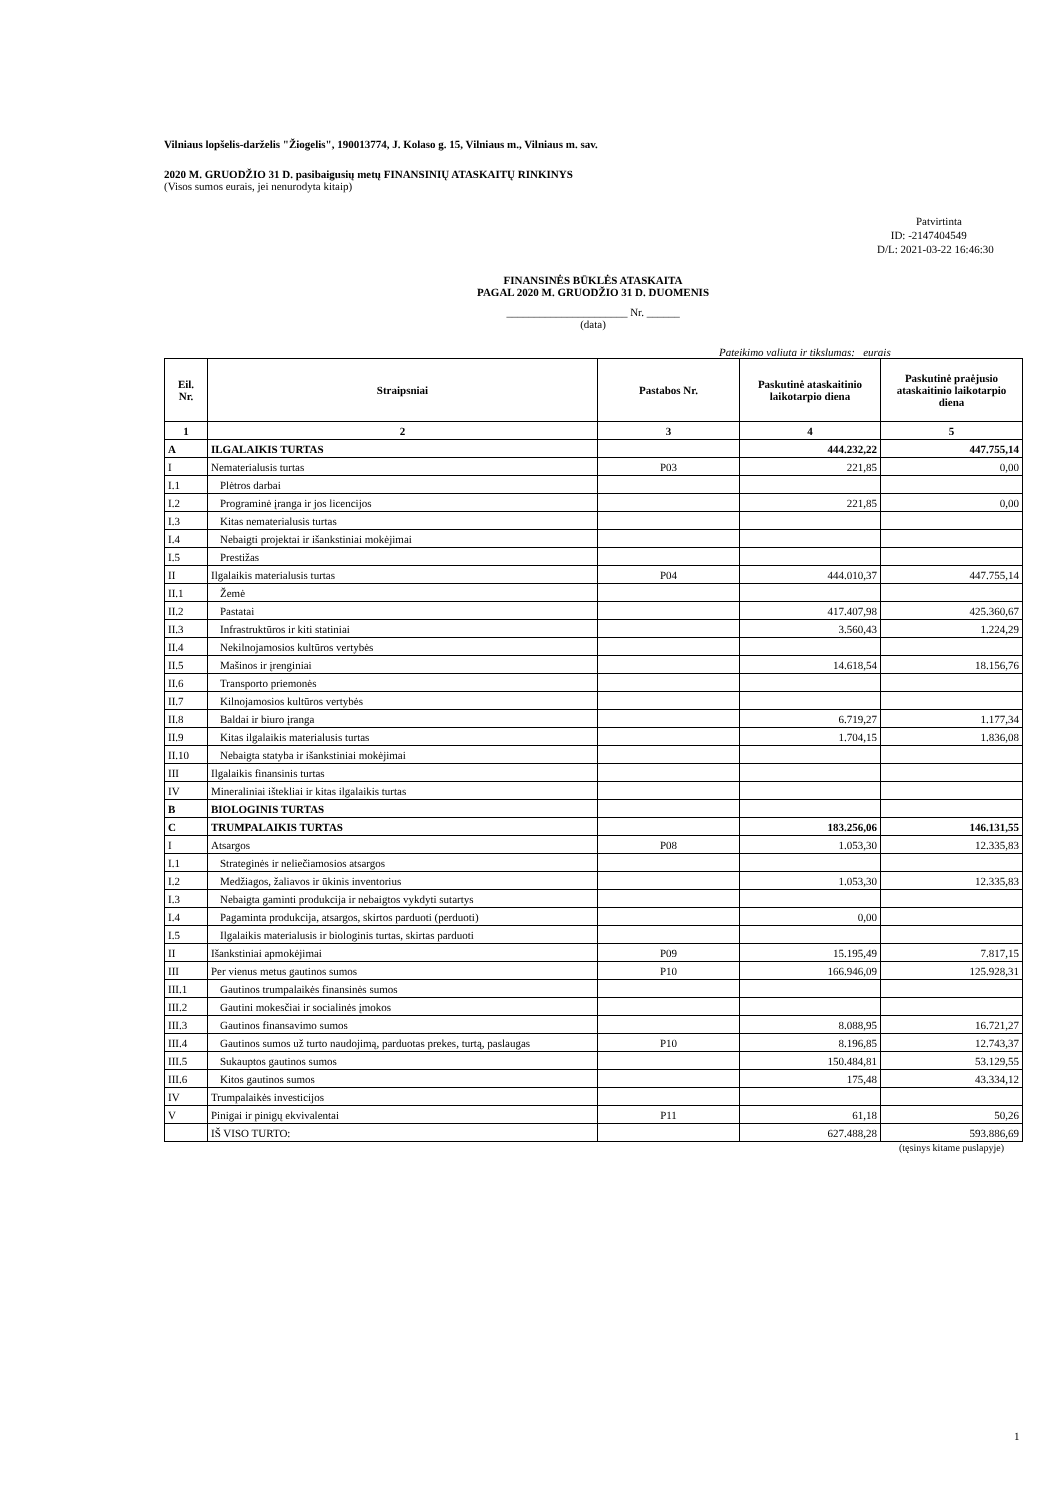Vilniaus lopšelis-darželis "Žiogelis", 190013774, J. Kolaso g. 15, Vilniaus m., Vilniaus m. sav.
2020 M. GRUODŽIO 31 D. pasibaigusių metų FINANSINIŲ ATASKAITŲ RINKINYS
(Visos sumos eurais, jei nenurodyta kitaip)
Patvirtinta
ID: -2147404549
D/L: 2021-03-22 16:46:30
FINANSINĖS BŪKLĖS ATASKAITA
PAGAL 2020 M. GRUODŽIO 31 D. DUOMENIS
______________________ Nr. ______
(data)
Pateikimo valiuta ir tikslumas: eurais
| Eil. Nr. | Straipsniai | Pastabos Nr. | Paskutinė ataskaitinio laikotarpio diena | Paskutinė praėjusio ataskaitinio laikotarpio diena |
| --- | --- | --- | --- | --- |
| 1 | 2 | 3 | 4 | 5 |
| A | ILGALAIKIS TURTAS | | 444.232,22 | 447.755,14 |
| I | Nematerialusis turtas | P03 | 221,85 | 0,00 |
| I.1 | Plėtros darbai | | | |
| I.2 | Programinė įranga ir jos licencijos | | 221,85 | 0,00 |
| I.3 | Kitas nematerialusis turtas | | | |
| I.4 | Nebaigti projektai ir išankstiniai mokėjimai | | | |
| I.5 | Prestižas | | | |
| II | Ilgalaikis materialusis turtas | P04 | 444.010,37 | 447.755,14 |
| II.1 | Žemė | | | |
| II.2 | Pastatai | | 417.407,98 | 425.360,67 |
| II.3 | Infrastruktūros ir kiti statiniai | | 3.560,43 | 1.224,29 |
| II.4 | Nekilnojamosios kultūros vertybės | | | |
| II.5 | Mašinos ir įrenginiai | | 14.618,54 | 18.156,76 |
| II.6 | Transporto priemonės | | | |
| II.7 | Kilnojamosios kultūros vertybės | | | |
| II.8 | Baldai ir biuro įranga | | 6.719,27 | 1.177,34 |
| II.9 | Kitas ilgalaikis materialusis turtas | | 1.704,15 | 1.836,08 |
| II.10 | Nebaigta statyba ir išankstiniai mokėjimai | | | |
| III | Ilgalaikis finansinis turtas | | | |
| IV | Mineraliniai ištekliai ir kitas ilgalaikis turtas | | | |
| B | BIOLOGINIS TURTAS | | | |
| C | TRUMPALAIKIS TURTAS | | 183.256,06 | 146.131,55 |
| I | Atsargos | P08 | 1.053,30 | 12.335,83 |
| I.1 | Strateginės ir neliečiamosios atsargos | | | |
| I.2 | Medžiagos, žaliavos ir ūkinis inventorius | | 1.053,30 | 12.335,83 |
| I.3 | Nebaigta gaminti produkcija ir nebaigtos vykdyti sutartys | | | |
| I.4 | Pagaminta produkcija, atsargos, skirtos parduoti (perduoti) | | 0,00 | |
| I.5 | Ilgalaikis materialusis ir biologinis turtas, skirtas parduoti | | | |
| II | Išankstiniai apmokėjimai | P09 | 15.195,49 | 7.817,15 |
| III | Per vienus metus gautinos sumos | P10 | 166.946,09 | 125.928,31 |
| III.1 | Gautinos trumpalaikės finansinės sumos | | | |
| III.2 | Gautini mokesčiai ir socialinės įmokos | | | |
| III.3 | Gautinos finansavimo sumos | | 8.088,95 | 16.721,27 |
| III.4 | Gautinos sumos už turto naudojimą, parduotas prekes, turtą, paslaugas | P10 | 8.196,85 | 12.743,37 |
| III.5 | Sukauptos gautinos sumos | | 150.484,81 | 53.129,55 |
| III.6 | Kitos gautinos sumos | | 175,48 | 43.334,12 |
| IV | Trumpalaikės investicijos | | | |
| V | Pinigai ir pinigų ekvivalentai | P11 | 61,18 | 50,26 |
| | IŠ VISO TURTO: | | 627.488,28 | 593.886,69 |
(tęsinys kitame puslapyje)
1